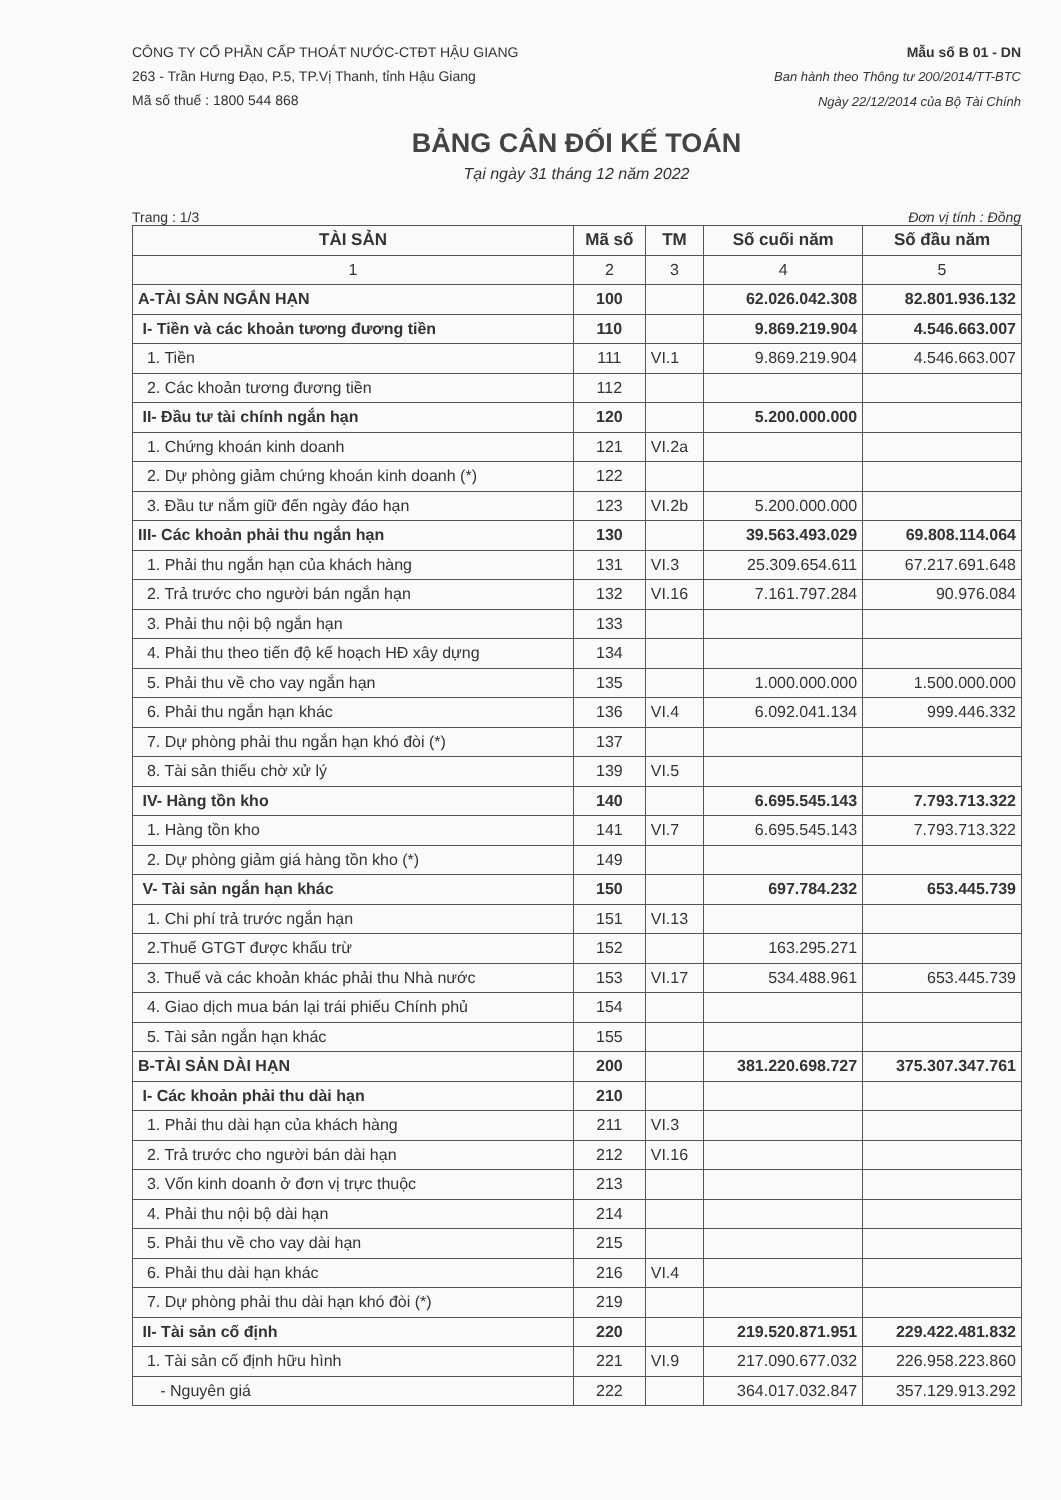CÔNG TY CỔ PHẦN CẤP THOÁT NƯỚC-CTĐT HẬU GIANG
263 - Trần Hưng Đạo, P.5, TP.Vị Thanh, tỉnh Hậu Giang
Mã số thuế : 1800 544 868
Mẫu số B 01 - DN
Ban hành theo Thông tư 200/2014/TT-BTC
Ngày 22/12/2014 của Bộ Tài Chính
BẢNG CÂN ĐỐI KẾ TOÁN
Tại ngày 31 tháng 12 năm 2022
Trang : 1/3 Đơn vị tính : Đồng
| TÀI SẢN | Mã số | TM | Số cuối năm | Số đầu năm |
| --- | --- | --- | --- | --- |
| 1 | 2 | 3 | 4 | 5 |
| A-TÀI SẢN NGẮN HẠN | 100 | | 62.026.042.308 | 82.801.936.132 |
| I- Tiền và các khoản tương đương tiền | 110 | | 9.869.219.904 | 4.546.663.007 |
| 1. Tiền | 111 | VI.1 | 9.869.219.904 | 4.546.663.007 |
| 2. Các khoản tương đương tiền | 112 | | | |
| II- Đầu tư tài chính ngắn hạn | 120 | | 5.200.000.000 | |
| 1. Chứng khoán kinh doanh | 121 | VI.2a | | |
| 2. Dự phòng giảm chứng khoán kinh doanh (*) | 122 | | | |
| 3. Đầu tư nắm giữ đến ngày đáo hạn | 123 | VI.2b | 5.200.000.000 | |
| III- Các khoản phải thu ngắn hạn | 130 | | 39.563.493.029 | 69.808.114.064 |
| 1. Phải thu ngắn hạn của khách hàng | 131 | VI.3 | 25.309.654.611 | 67.217.691.648 |
| 2. Trả trước cho người bán ngắn hạn | 132 | VI.16 | 7.161.797.284 | 90.976.084 |
| 3. Phải thu nội bộ ngắn hạn | 133 | | | |
| 4. Phải thu theo tiến độ kế hoạch HĐ xây dựng | 134 | | | |
| 5. Phải thu về cho vay ngắn hạn | 135 | | 1.000.000.000 | 1.500.000.000 |
| 6. Phải thu ngắn hạn khác | 136 | VI.4 | 6.092.041.134 | 999.446.332 |
| 7. Dự phòng phải thu ngắn hạn khó đòi (*) | 137 | | | |
| 8. Tài sản thiếu chờ xử lý | 139 | VI.5 | | |
| IV- Hàng tồn kho | 140 | | 6.695.545.143 | 7.793.713.322 |
| 1. Hàng tồn kho | 141 | VI.7 | 6.695.545.143 | 7.793.713.322 |
| 2. Dự phòng giảm giá hàng tồn kho (*) | 149 | | | |
| V- Tài sản ngắn hạn khác | 150 | | 697.784.232 | 653.445.739 |
| 1. Chi phí trả trước ngắn hạn | 151 | VI.13 | | |
| 2.Thuế GTGT được khấu trừ | 152 | | 163.295.271 | |
| 3. Thuế và các khoản khác phải thu Nhà nước | 153 | VI.17 | 534.488.961 | 653.445.739 |
| 4. Giao dịch mua bán lại trái phiếu Chính phủ | 154 | | | |
| 5. Tài sản ngắn hạn khác | 155 | | | |
| B-TÀI SẢN DÀI HẠN | 200 | | 381.220.698.727 | 375.307.347.761 |
| I- Các khoản phải thu dài hạn | 210 | | | |
| 1. Phải thu dài hạn của khách hàng | 211 | VI.3 | | |
| 2. Trả trước cho người bán dài hạn | 212 | VI.16 | | |
| 3. Vốn kinh doanh ở đơn vị trực thuộc | 213 | | | |
| 4. Phải thu nội bộ dài hạn | 214 | | | |
| 5. Phải thu về cho vay dài hạn | 215 | | | |
| 6. Phải thu dài hạn khác | 216 | VI.4 | | |
| 7. Dự phòng phải thu dài hạn khó đòi (*) | 219 | | | |
| II- Tài sản cố định | 220 | | 219.520.871.951 | 229.422.481.832 |
| 1. Tài sản cố định hữu hình | 221 | VI.9 | 217.090.677.032 | 226.958.223.860 |
| - Nguyên giá | 222 | | 364.017.032.847 | 357.129.913.292 |